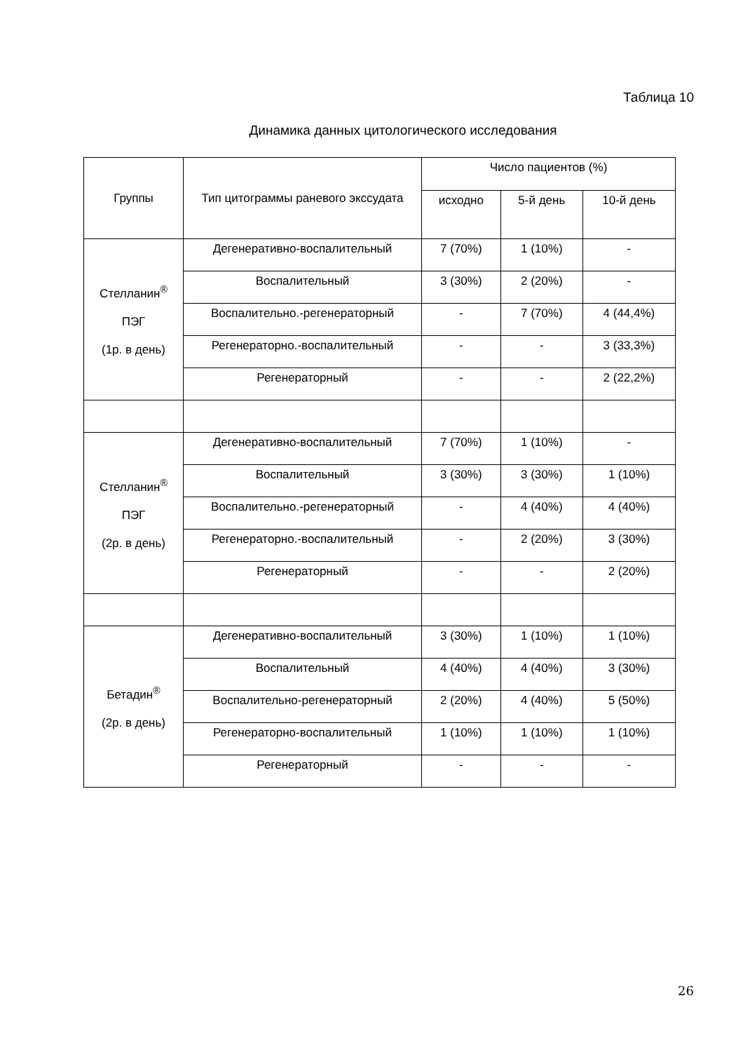Таблица 10
Динамика данных цитологического исследования
| Группы | Тип цитограммы раневого экссудата | Число пациентов (%) | | |
| --- | --- | --- | --- | --- |
| | | исходно | 5-й день | 10-й день |
| Стелланин<sup>®</sup> ПЭГ (1р. в день) | Дегенеративно-воспалительный | 7 (70%) | 1 (10%) | - |
| | Воспалительный | 3 (30%) | 2 (20%) | - |
| | Воспалительно.-регенераторный | - | 7 (70%) | 4 (44,4%) |
| | Регенераторно.-воспалительный | - | - | 3 (33,3%) |
| | Регенераторный | - | - | 2 (22,2%) |
| Стелланин<sup>®</sup> ПЭГ (2р. в день) | Дегенеративно-воспалительный | 7 (70%) | 1 (10%) | - |
| | Воспалительный | 3 (30%) | 3 (30%) | 1 (10%) |
| | Воспалительно.-регенераторный | - | 4 (40%) | 4 (40%) |
| | Регенераторно.-воспалительный | - | 2 (20%) | 3 (30%) |
| | Регенераторный | - | - | 2 (20%) |
| Бетадин<sup>®</sup> (2р. в день) | Дегенеративно-воспалительный | 3 (30%) | 1 (10%) | 1 (10%) |
| | Воспалительный | 4 (40%) | 4 (40%) | 3 (30%) |
| | Воспалительно-регенераторный | 2 (20%) | 4 (40%) | 5 (50%) |
| | Регенераторно-воспалительный | 1 (10%) | 1 (10%) | 1 (10%) |
| | Регенераторный | - | - | - |
26